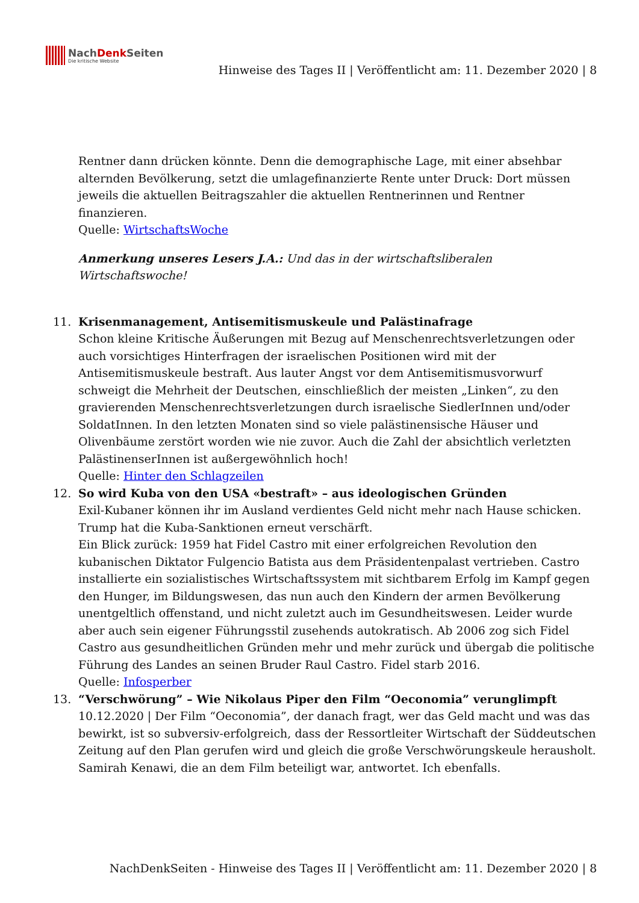NachDenk Seiten
Die kritische Website
Hinweise des Tages II | Veröffentlicht am: 11. Dezember 2020 | 8
Rentner dann drücken könnte. Denn die demographische Lage, mit einer absehbar alternden Bevölkerung, setzt die umlagefinanzierte Rente unter Druck: Dort müssen jeweils die aktuellen Beitragszahler die aktuellen Rentnerinnen und Rentner finanzieren.
Quelle: WirtschaftsWoche
Anmerkung unseres Lesers J.A.: Und das in der wirtschaftsliberalen Wirtschaftswoche!
11. Krisenmanagement, Antisemitismuskeule und Palästinafrage
Schon kleine Kritische Äußerungen mit Bezug auf Menschenrechtsverletzungen oder auch vorsichtiges Hinterfragen der israelischen Positionen wird mit der Antisemitismuskeule bestraft. Aus lauter Angst vor dem Antisemitismusvorwurf schweigt die Mehrheit der Deutschen, einschließlich der meisten „Linken“, zu den gravierenden Menschenrechtsverletzungen durch israelische SiedlerInnen und/oder SoldatInnen. In den letzten Monaten sind so viele palästinensische Häuser und Olivenbäume zerstört worden wie nie zuvor. Auch die Zahl der absichtlich verletzten PalästinenserInnen ist außergewöhnlich hoch!
Quelle: Hinter den Schlagzeilen
12. So wird Kuba von den USA «bestraft» – aus ideologischen Gründen
Exil-Kubaner können ihr im Ausland verdientes Geld nicht mehr nach Hause schicken. Trump hat die Kuba-Sanktionen erneut verschärft.
Ein Blick zurück: 1959 hat Fidel Castro mit einer erfolgreichen Revolution den kubanischen Diktator Fulgencio Batista aus dem Präsidentenpalast vertrieben. Castro installierte ein sozialistisches Wirtschaftssystem mit sichtbarem Erfolg im Kampf gegen den Hunger, im Bildungswesen, das nun auch den Kindern der armen Bevölkerung unentgeltlich offenstand, und nicht zuletzt auch im Gesundheitswesen. Leider wurde aber auch sein eigener Führungsstil zusehends autokratisch. Ab 2006 zog sich Fidel Castro aus gesundheitlichen Gründen mehr und mehr zurück und übergab die politische Führung des Landes an seinen Bruder Raul Castro. Fidel starb 2016.
Quelle: Infosperber
13. “Verschwörung” – Wie Nikolaus Piper den Film “Oeconomia” verunglimpft
10.12.2020 | Der Film “Oeconomia”, der danach fragt, wer das Geld macht und was das bewirkt, ist so subversiv-erfolgreich, dass der Ressortleiter Wirtschaft der Süddeutschen Zeitung auf den Plan gerufen wird und gleich die große Verschwörungskeule herausholt. Samirah Kenawi, die an dem Film beteiligt war, antwortet. Ich ebenfalls.
NachDenkSeiten - Hinweise des Tages II | Veröffentlicht am: 11. Dezember 2020 | 8